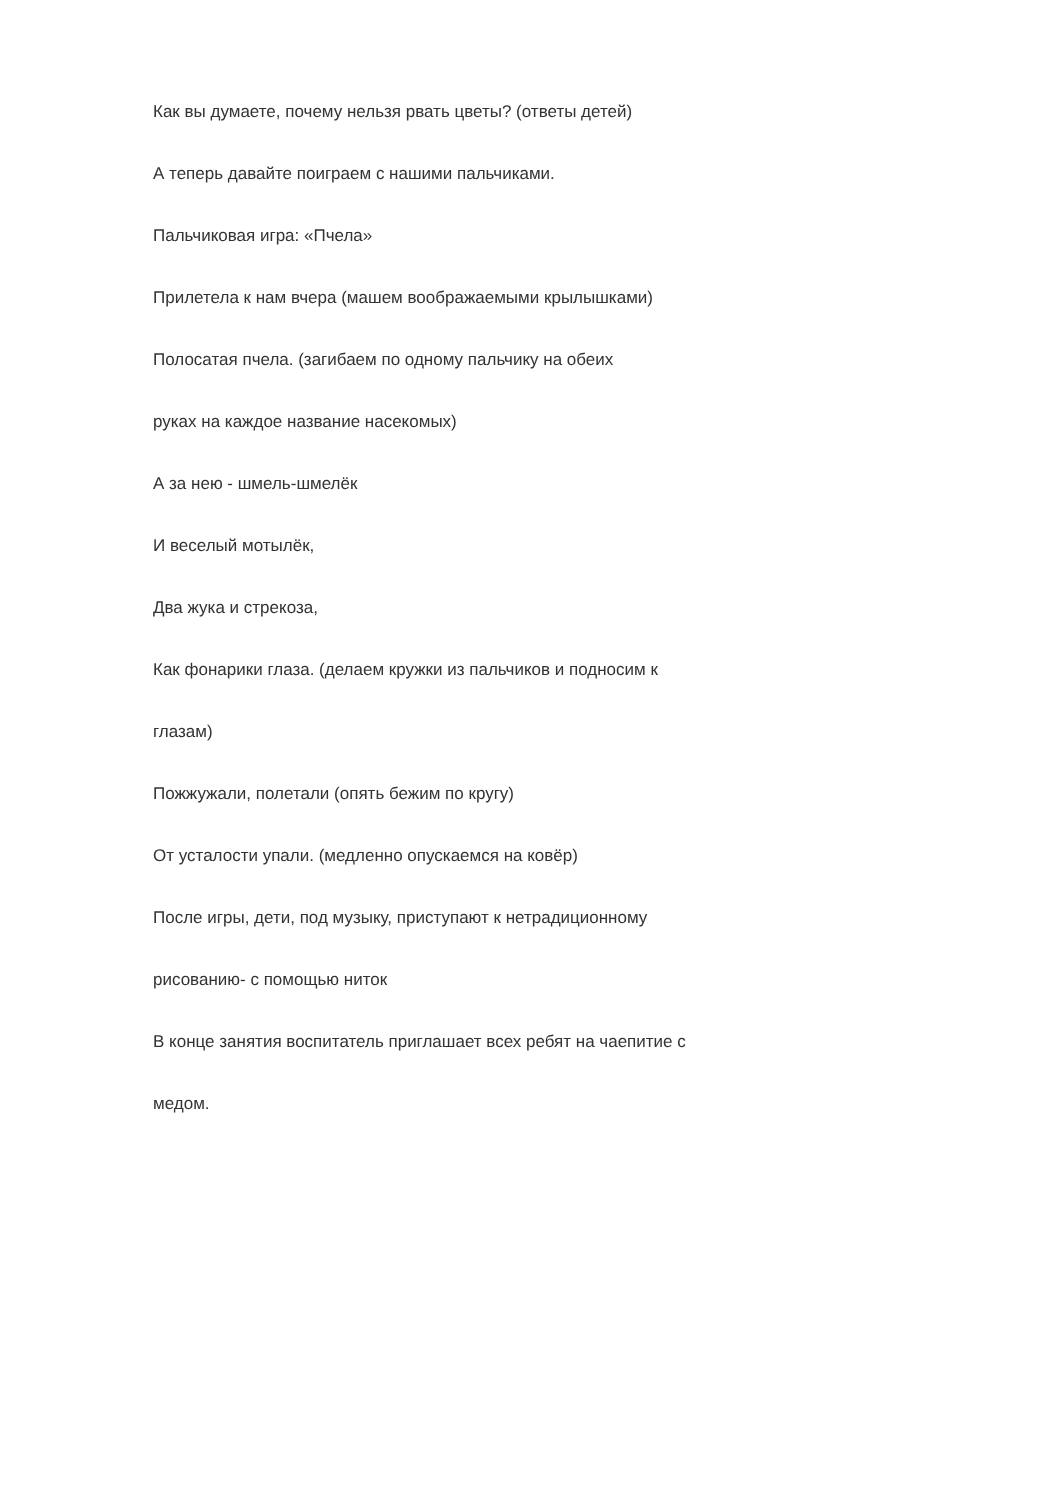Как вы думаете, почему нельзя рвать цветы? (ответы детей)
А теперь давайте поиграем с нашими пальчиками.
Пальчиковая игра: «Пчела»
Прилетела к нам вчера (машем воображаемыми крылышками)
Полосатая пчела. (загибаем по одному пальчику на обеих
руках на каждое название насекомых)
А за нею - шмель-шмелёк
И веселый мотылёк,
Два жука и стрекоза,
Как фонарики глаза. (делаем кружки из пальчиков и подносим к
глазам)
Пожжужали, полетали (опять бежим по кругу)
От усталости упали. (медленно опускаемся на ковёр)
После игры, дети, под музыку, приступают к нетрадиционному
рисованию- с помощью ниток
В конце занятия воспитатель приглашает всех ребят на чаепитие с
медом.